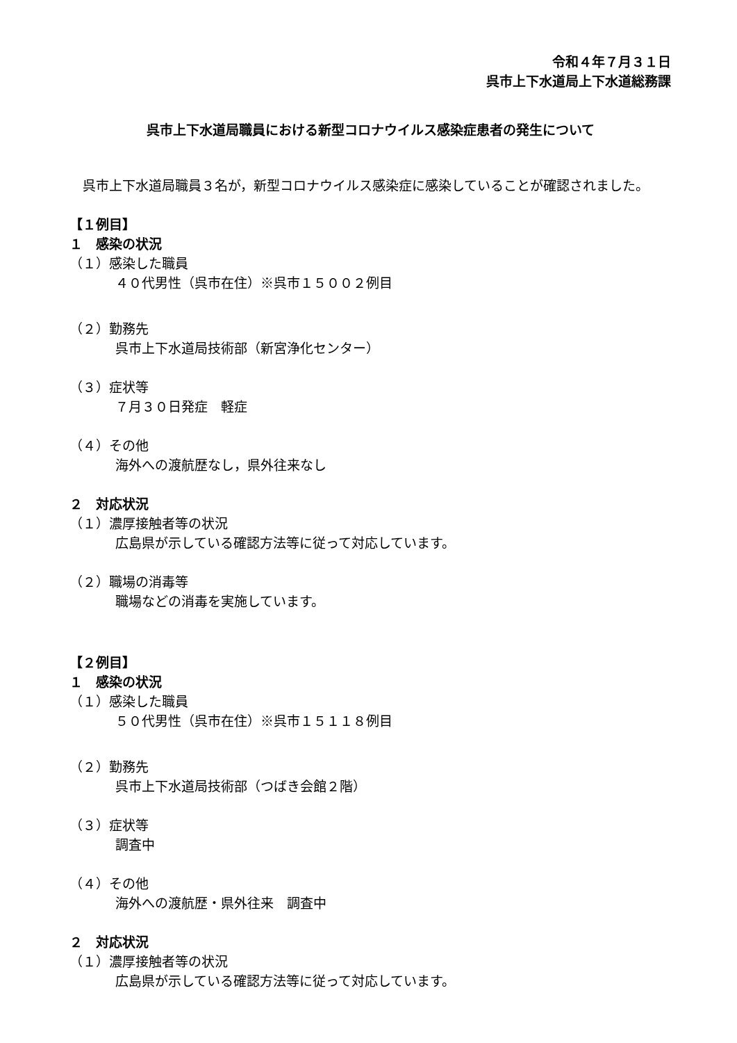令和４年７月３１日
呉市上下水道局上下水道総務課
呉市上下水道局職員における新型コロナウイルス感染症患者の発生について
　呉市上下水道局職員３名が，新型コロナウイルス感染症に感染していることが確認されました。
【１例目】
１　感染の状況
（１）感染した職員
４０代男性（呉市在住）※呉市１５００２例目
（２）勤務先
呉市上下水道局技術部（新宮浄化センター）
（３）症状等
７月３０日発症　軽症
（４）その他
海外への渡航歴なし，県外往来なし
２　対応状況
（１）濃厚接触者等の状況
広島県が示している確認方法等に従って対応しています。
（２）職場の消毒等
職場などの消毒を実施しています。
【２例目】
１　感染の状況
（１）感染した職員
５０代男性（呉市在住）※呉市１５１１８例目
（２）勤務先
呉市上下水道局技術部（つばき会館２階）
（３）症状等
調査中
（４）その他
海外への渡航歴・県外往来　調査中
２　対応状況
（１）濃厚接触者等の状況
広島県が示している確認方法等に従って対応しています。